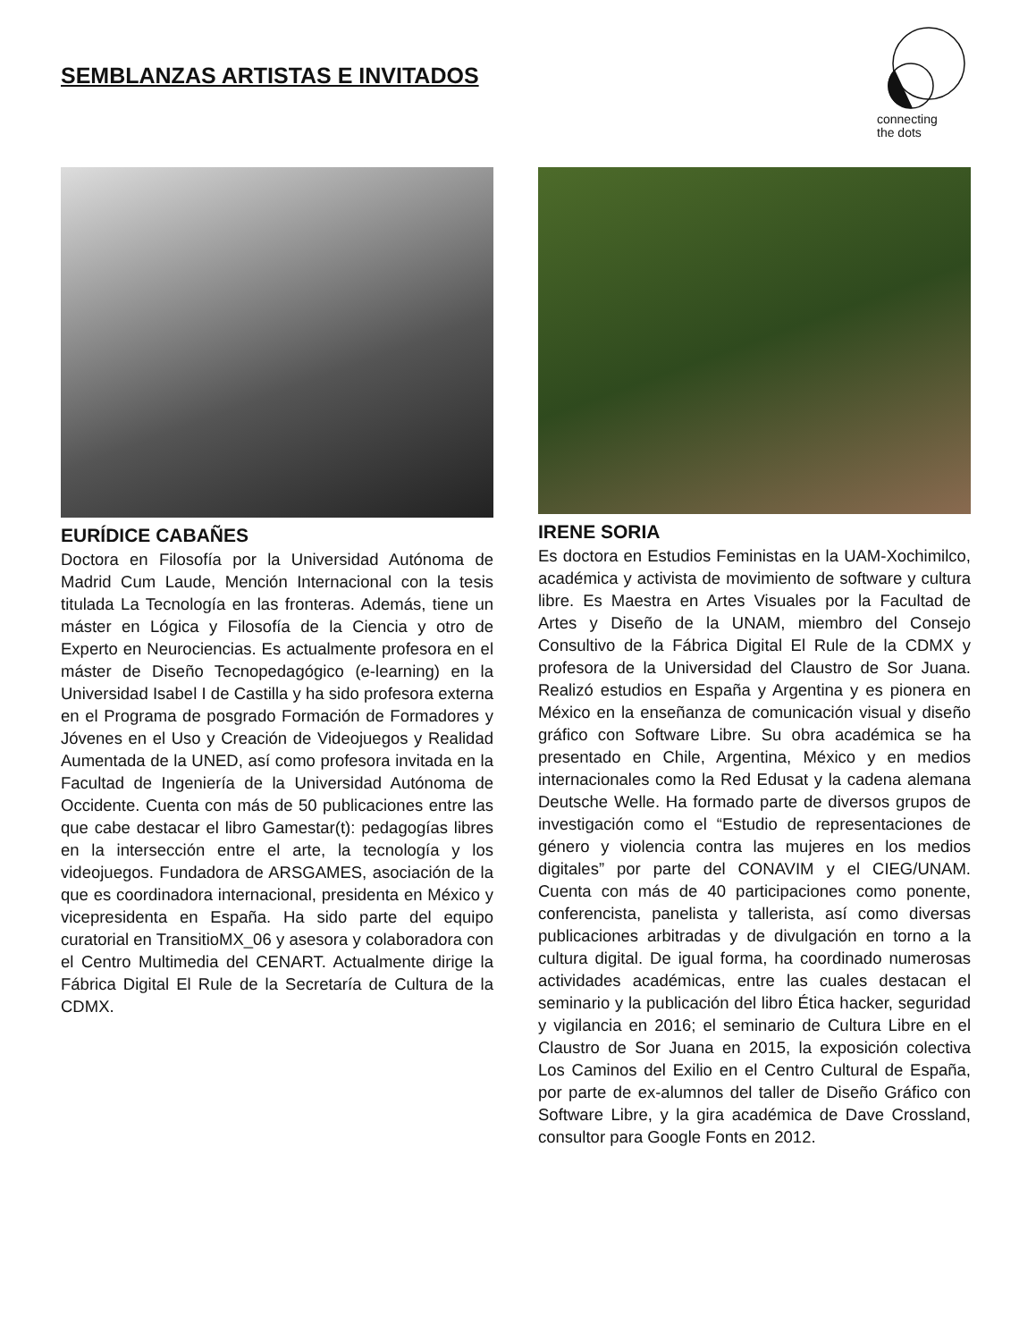SEMBLANZAS ARTISTAS E INVITADOS
connecting
the dots
EURÍDICE CABAÑES
Doctora en Filosofía por la Universidad Autónoma de Madrid Cum Laude, Mención Internacional con la tesis titulada La Tecnología en las fronteras. Además, tiene un máster en Lógica y Filosofía de la Ciencia y otro de Experto en Neurociencias. Es actualmente profesora en el máster de Diseño Tecnopedagógico (e-learning) en la Universidad Isabel I de Castilla y ha sido profesora externa en el Programa de posgrado Formación de Formadores y Jóvenes en el Uso y Creación de Videojuegos y Realidad Aumentada de la UNED, así como profesora invitada en la Facultad de Ingeniería de la Universidad Autónoma de Occidente. Cuenta con más de 50 publicaciones entre las que cabe destacar el libro Gamestar(t): pedagogías libres en la intersección entre el arte, la tecnología y los videojuegos. Fundadora de ARSGAMES, asociación de la que es coordinadora internacional, presidenta en México y vicepresidenta en España. Ha sido parte del equipo curatorial en TransitioMX_06 y asesora y colaboradora con el Centro Multimedia del CENART. Actualmente dirige la Fábrica Digital El Rule de la Secretaría de Cultura de la CDMX.
IRENE SORIA
Es doctora en Estudios Feministas en la UAM-Xochimilco, académica y activista de movimiento de software y cultura libre. Es Maestra en Artes Visuales por la Facultad de Artes y Diseño de la UNAM, miembro del Consejo Consultivo de la Fábrica Digital El Rule de la CDMX y profesora de la Universidad del Claustro de Sor Juana. Realizó estudios en España y Argentina y es pionera en México en la enseñanza de comunicación visual y diseño gráfico con Software Libre. Su obra académica se ha presentado en Chile, Argentina, México y en medios internacionales como la Red Edusat y la cadena alemana Deutsche Welle. Ha formado parte de diversos grupos de investigación como el “Estudio de representaciones de género y violencia contra las mujeres en los medios digitales” por parte del CONAVIM y el CIEG/UNAM. Cuenta con más de 40 participaciones como ponente, conferencista, panelista y tallerista, así como diversas publicaciones arbitradas y de divulgación en torno a la cultura digital. De igual forma, ha coordinado numerosas actividades académicas, entre las cuales destacan el seminario y la publicación del libro Ética hacker, seguridad y vigilancia en 2016; el seminario de Cultura Libre en el Claustro de Sor Juana en 2015, la exposición colectiva Los Caminos del Exilio en el Centro Cultural de España, por parte de ex-alumnos del taller de Diseño Gráfico con Software Libre, y la gira académica de Dave Crossland, consultor para Google Fonts en 2012.